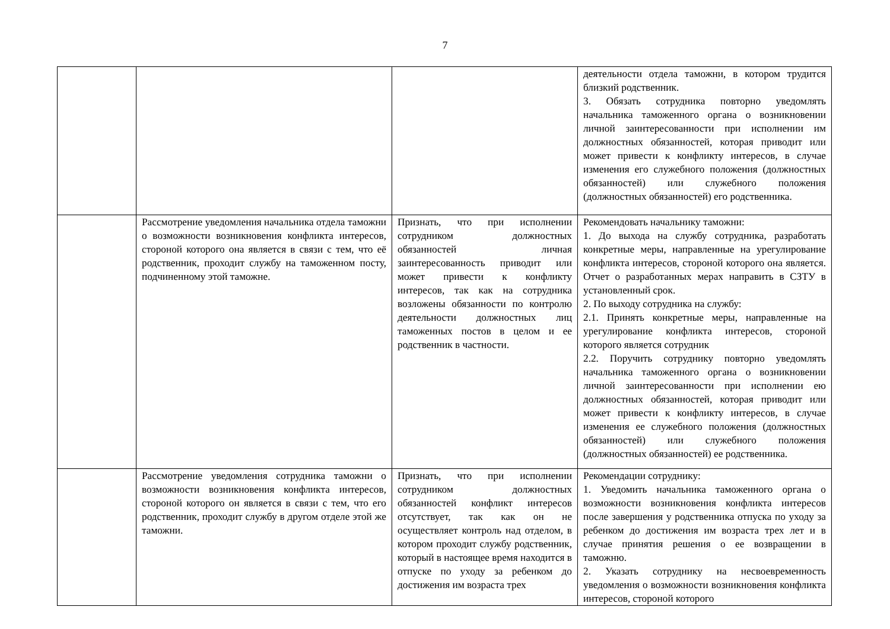7
| | | | деятельности отдела таможни, в котором трудится близкий родственник. 3. Обязать сотрудника повторно уведомлять начальника таможенного органа о возникновении личной заинтересованности при исполнении им должностных обязанностей, которая приводит или может привести к конфликту интересов, в случае изменения его служебного положения (должностных обязанностей) или служебного положения (должностных обязанностей) его родственника. |
| | Рассмотрение уведомления начальника отдела таможни о возможности возникновения конфликта интересов, стороной которого она является в связи с тем, что её родственник, проходит службу на таможенном посту, подчиненному этой таможне. | Признать, что при исполнении сотрудником должностных обязанностей личная заинтересованность приводит или может привести к конфликту интересов, так как на сотрудника возложены обязанности по контролю деятельности должностных лиц таможенных постов в целом и ее родственник в частности. | Рекомендовать начальнику таможни: 1. До выхода на службу сотрудника, разработать конкретные меры, направленные на урегулирование конфликта интересов, стороной которого она является. Отчет о разработанных мерах направить в СЗТУ в установленный срок. 2. По выходу сотрудника на службу: 2.1. Принять конкретные меры, направленные на урегулирование конфликта интересов, стороной которого является сотрудник 2.2. Поручить сотруднику повторно уведомлять начальника таможенного органа о возникновении личной заинтересованности при исполнении ею должностных обязанностей, которая приводит или может привести к конфликту интересов, в случае изменения ее служебного положения (должностных обязанностей) или служебного положения (должностных обязанностей) ее родственника. |
| | Рассмотрение уведомления сотрудника таможни о возможности возникновения конфликта интересов, стороной которого он является в связи с тем, что его родственник, проходит службу в другом отделе этой же таможни. | Признать, что при исполнении сотрудником должностных обязанностей конфликт интересов отсутствует, так как он не осуществляет контроль над отделом, в котором проходит службу родственник, который в настоящее время находится в отпуске по уходу за ребенком до достижения им возраста трех | Рекомендации сотруднику: 1. Уведомить начальника таможенного органа о возможности возникновения конфликта интересов после завершения у родственника отпуска по уходу за ребенком до достижения им возраста трех лет и в случае принятия решения о ее возвращении в таможню. 2. Указать сотруднику на несвоевременность уведомления о возможности возникновения конфликта интересов, стороной которого |